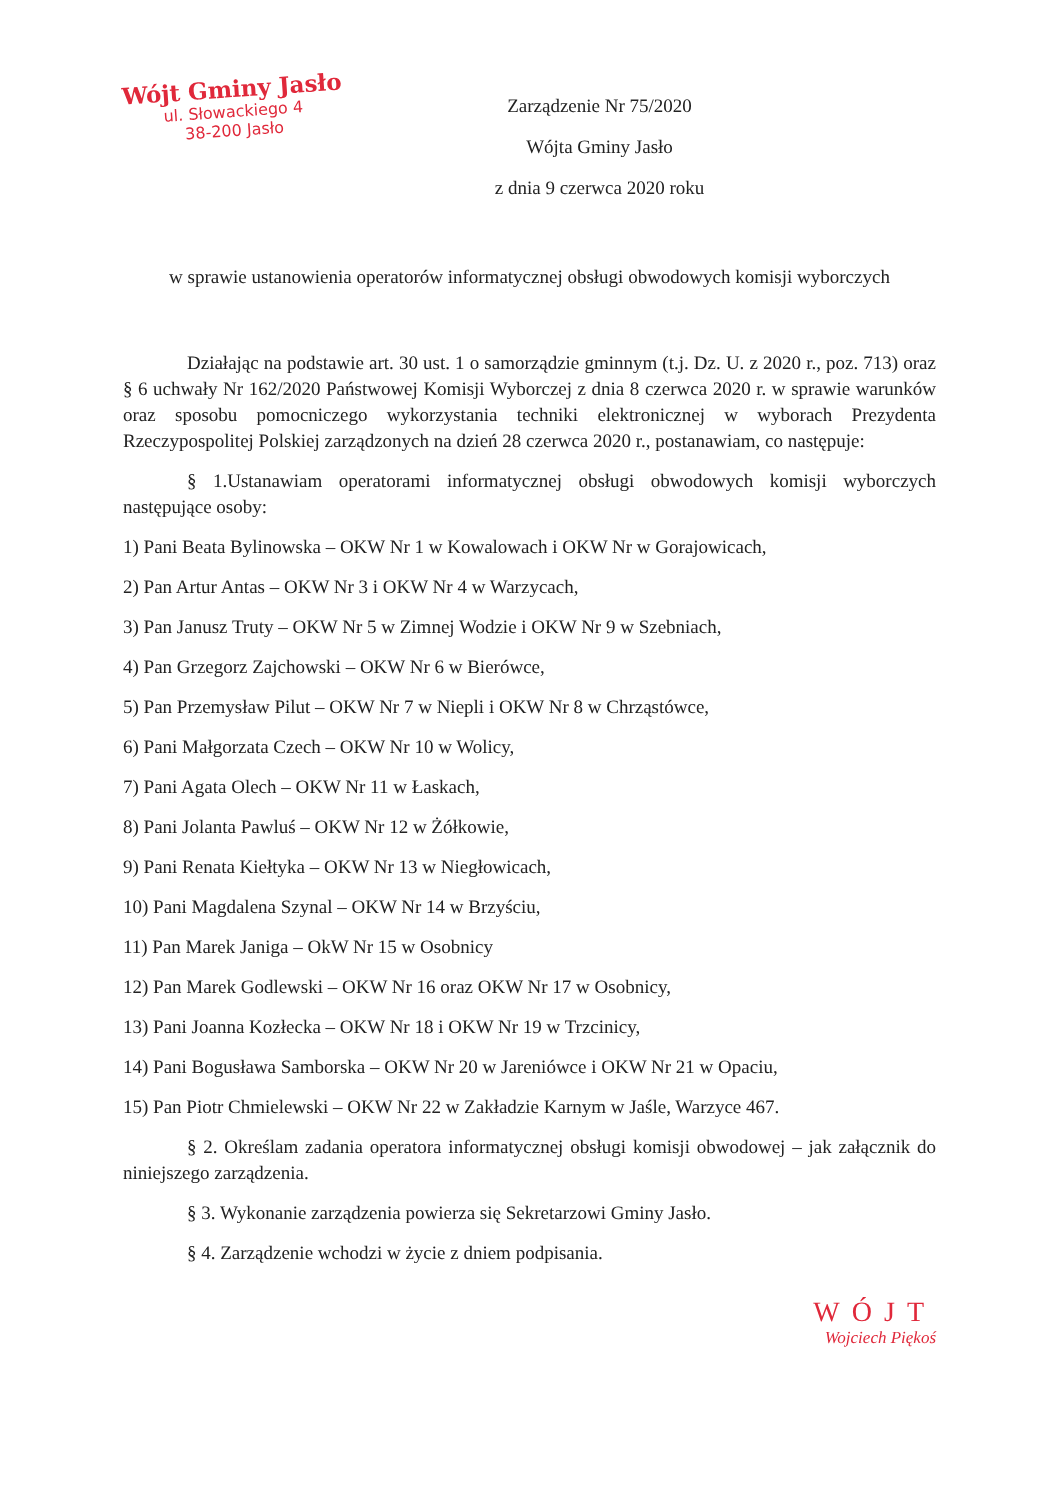Wójt Gminy Jasło
ul. Słowackiego 4
38-200 Jasło
Zarządzenie Nr 75/2020
Wójta Gminy Jasło
z dnia 9 czerwca 2020 roku
w sprawie ustanowienia operatorów informatycznej obsługi obwodowych komisji wyborczych
Działając na podstawie art. 30 ust. 1 o samorządzie gminnym (t.j. Dz. U. z 2020 r., poz. 713) oraz § 6 uchwały Nr 162/2020 Państwowej Komisji Wyborczej z dnia 8 czerwca 2020 r. w sprawie warunków oraz sposobu pomocniczego wykorzystania techniki elektronicznej w wyborach Prezydenta Rzeczypospolitej Polskiej zarządzonych na dzień 28 czerwca 2020 r., postanawiam, co następuje:
§ 1.Ustanawiam operatorami informatycznej obsługi obwodowych komisji wyborczych następujące osoby:
1) Pani Beata Bylinowska – OKW Nr 1 w Kowalowach i OKW Nr w Gorajowicach,
2) Pan Artur Antas – OKW Nr 3 i OKW Nr 4 w Warzycach,
3) Pan Janusz Truty – OKW Nr 5 w Zimnej Wodzie i OKW Nr 9 w Szebniach,
4) Pan Grzegorz Zajchowski – OKW Nr 6 w Bierówce,
5) Pan Przemysław Pilut – OKW Nr 7 w Niepli i OKW Nr 8 w Chrząstówce,
6) Pani Małgorzata Czech – OKW Nr 10 w Wolicy,
7) Pani Agata Olech – OKW Nr 11 w Łaskach,
8) Pani Jolanta Pawluś – OKW Nr 12 w Żółkowie,
9) Pani Renata Kiełtyka – OKW Nr 13 w Niegłowicach,
10) Pani Magdalena Szynal – OKW Nr 14 w Brzyściu,
11) Pan Marek Janiga – OkW Nr 15 w Osobnicy
12) Pan Marek Godlewski – OKW Nr 16 oraz OKW Nr 17 w Osobnicy,
13) Pani Joanna Kozłecka – OKW Nr 18 i OKW Nr 19 w Trzcinicy,
14) Pani Bogusława Samborska – OKW Nr 20 w Jareniówce i OKW Nr 21 w Opaciu,
15) Pan Piotr Chmielewski – OKW Nr 22 w Zakładzie Karnym w Jaśle, Warzyce 467.
§ 2. Określam zadania operatora informatycznej obsługi komisji obwodowej – jak załącznik do niniejszego zarządzenia.
§ 3. Wykonanie zarządzenia powierza się Sekretarzowi Gminy Jasło.
§ 4. Zarządzenie wchodzi w życie z dniem podpisania.
WÓJT
Wojciech Piękoś